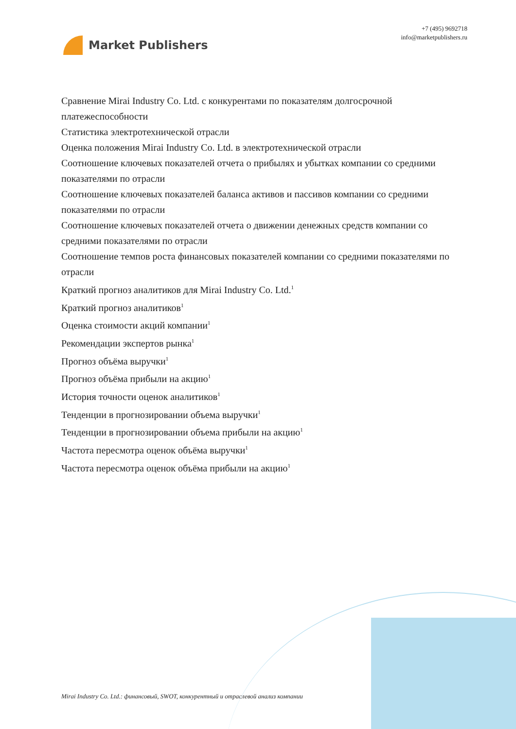Market Publishers
+7 (495) 9692718
info@marketpublishers.ru
Сравнение Mirai Industry Co. Ltd. с конкурентами по показателям долгосрочной платежеспособности
Статистика электротехнической отрасли
Оценка положения Mirai Industry Co. Ltd. в электротехнической отрасли
Соотношение ключевых показателей отчета о прибылях и убытках компании со средними показателями по отрасли
Соотношение ключевых показателей баланса активов и пассивов компании со средними показателями по отрасли
Соотношение ключевых показателей отчета о движении денежных средств компании со средними показателями по отрасли
Соотношение темпов роста финансовых показателей компании со средними показателями по отрасли
Краткий прогноз аналитиков для Mirai Industry Co. Ltd.<sup>1</sup>
Краткий прогноз аналитиков<sup>1</sup>
Оценка стоимости акций компании<sup>1</sup>
Рекомендации экспертов рынка<sup>1</sup>
Прогноз объёма выручки<sup>1</sup>
Прогноз объёма прибыли на акцию<sup>1</sup>
История точности оценок аналитиков<sup>1</sup>
Тенденции в прогнозировании объема выручки<sup>1</sup>
Тенденции в прогнозировании объема прибыли на акцию<sup>1</sup>
Частота пересмотра оценок объёма выручки<sup>1</sup>
Частота пересмотра оценок объёма прибыли на акцию<sup>1</sup>
Mirai Industry Co. Ltd.: финансовый, SWOT, конкурентный и отраслевой анализ компании